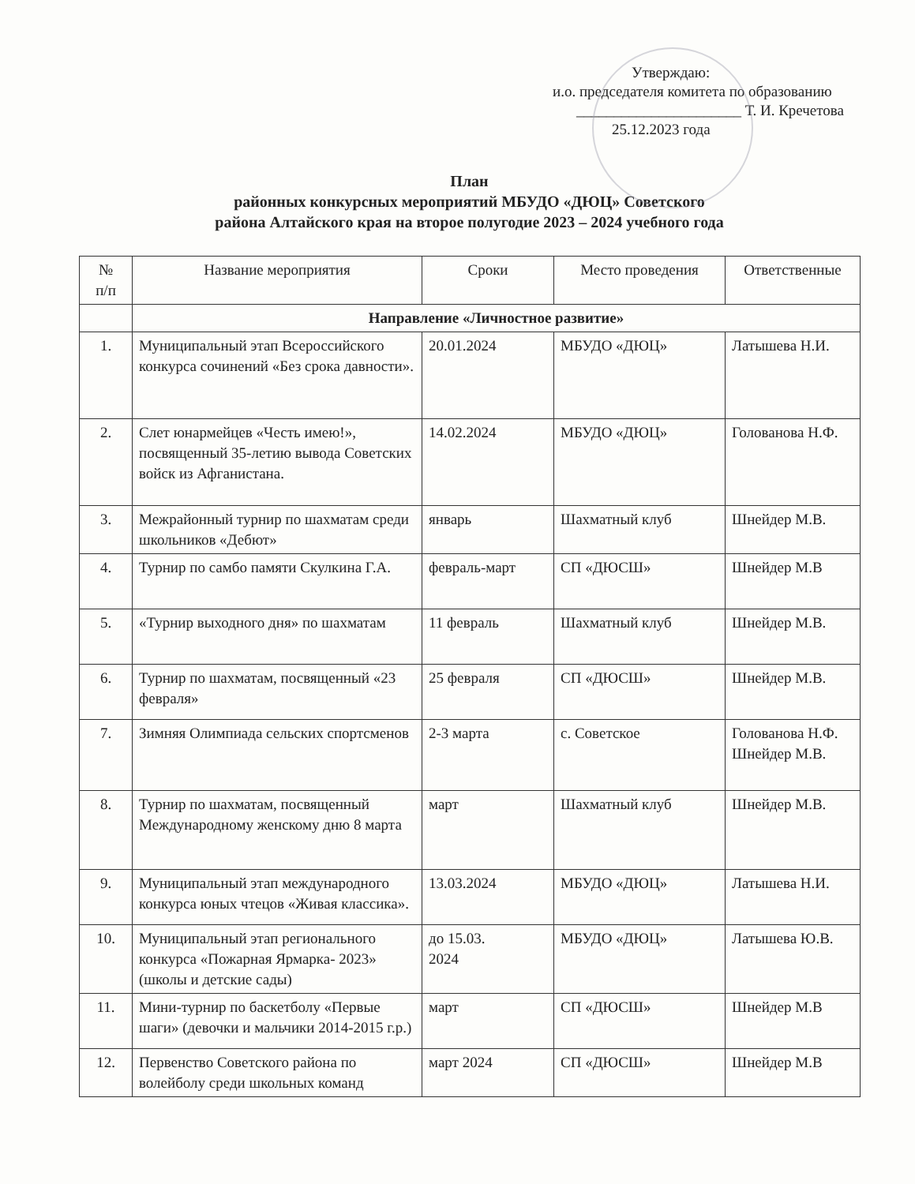Утверждаю:
и.о. председателя комитета по образованию
______________________ Т. И. Кречетова
25.12.2023 года
План
районных конкурсных мероприятий МБУДО «ДЮЦ» Советского
района Алтайского края на второе полугодие 2023 – 2024 учебного года
| № п/п | Название мероприятия | Сроки | Место проведения | Ответственные |
| --- | --- | --- | --- | --- |
| | Направление «Личностное развитие» | | | |
| 1. | Муниципальный этап Всероссийского конкурса сочинений «Без срока давности». | 20.01.2024 | МБУДО «ДЮЦ» | Латышева Н.И. |
| 2. | Слет юнармейцев «Честь имею!», посвященный 35-летию вывода Советских войск из Афганистана. | 14.02.2024 | МБУДО «ДЮЦ» | Голованова Н.Ф. |
| 3. | Межрайонный турнир по шахматам среди школьников «Дебют» | январь | Шахматный клуб | Шнейдер М.В. |
| 4. | Турнир по самбо памяти Скулкина Г.А. | февраль-март | СП «ДЮСШ» | Шнейдер М.В |
| 5. | «Турнир выходного дня» по шахматам | 11 февраль | Шахматный клуб | Шнейдер М.В. |
| 6. | Турнир по шахматам, посвященный «23 февраля» | 25 февраля | СП «ДЮСШ» | Шнейдер М.В. |
| 7. | Зимняя Олимпиада сельских спортсменов | 2-3 марта | с. Советское | Голованова Н.Ф. Шнейдер М.В. |
| 8. | Турнир по шахматам, посвященный Международному женскому дню 8 марта | март | Шахматный клуб | Шнейдер М.В. |
| 9. | Муниципальный этап международного конкурса юных чтецов «Живая классика». | 13.03.2024 | МБУДО «ДЮЦ» | Латышева Н.И. |
| 10. | Муниципальный этап регионального конкурса «Пожарная Ярмарка- 2023» (школы и детские сады) | до 15.03. 2024 | МБУДО «ДЮЦ» | Латышева Ю.В. |
| 11. | Мини-турнир по баскетболу «Первые шаги» (девочки и мальчики 2014-2015 г.р.) | март | СП «ДЮСШ» | Шнейдер М.В |
| 12. | Первенство Советского района по волейболу среди школьных команд | март 2024 | СП «ДЮСШ» | Шнейдер М.В |